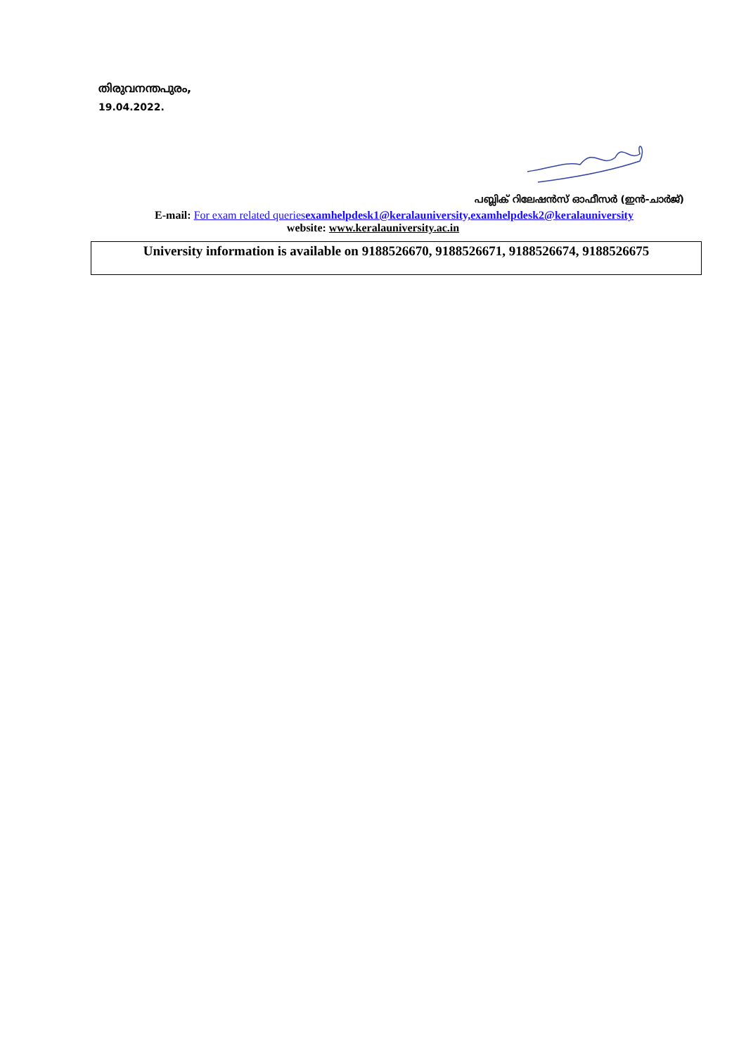തിരുവനന്തപുരം,
19.04.2022.
പബ്ലിക് റിലേഷൻസ് ഓഫീസർ (ഇൻ-ചാർജ്)
E-mail: For exam related queriesexamhelpdesk1@keralauniversity,examhelpdesk2@keralauniversity
website: www.keralauniversity.ac.in
University information is available on 9188526670, 9188526671, 9188526674, 9188526675